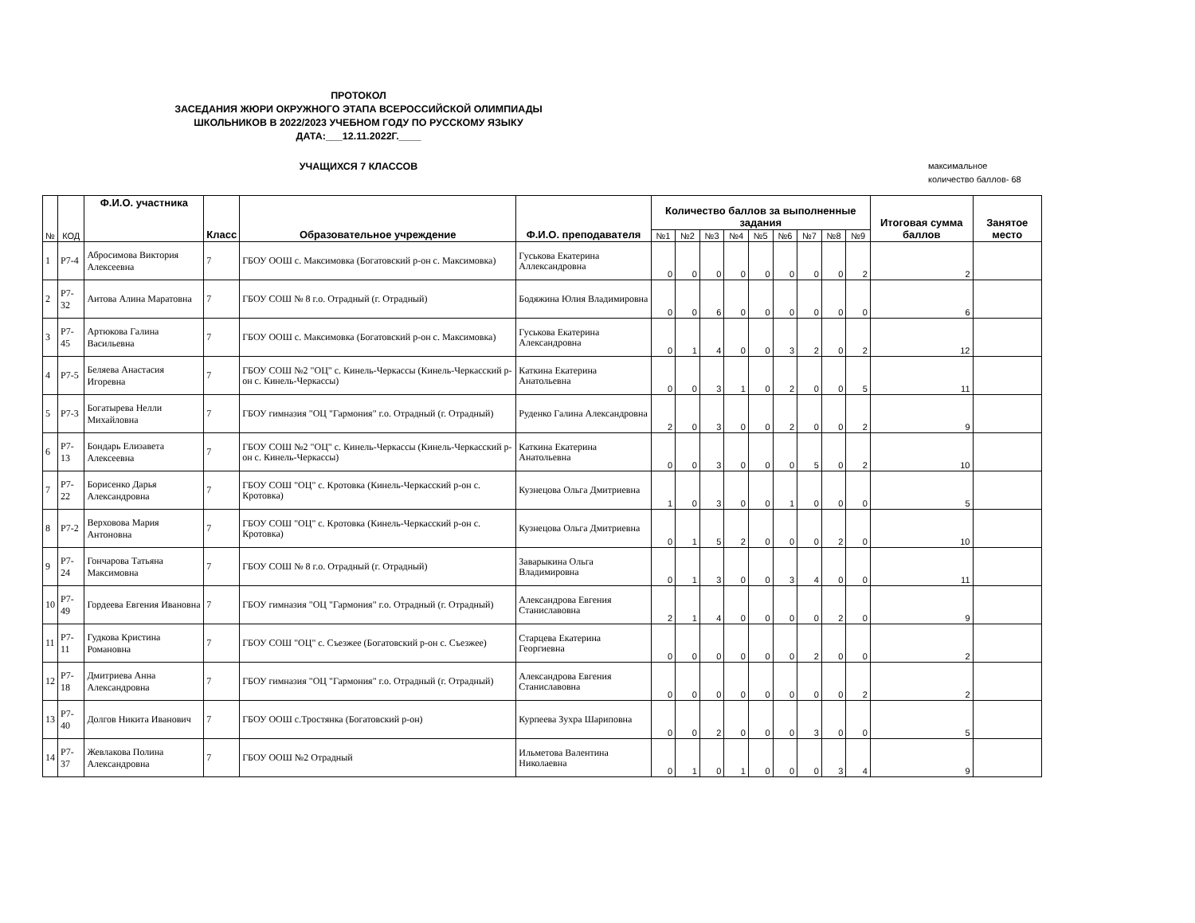ПРОТОКОЛ
ЗАСЕДАНИЯ ЖЮРИ ОКРУЖНОГО ЭТАПА ВСЕРОССИЙСКОЙ ОЛИМПИАДЫ
ШКОЛЬНИКОВ В 2022/2023 УЧЕБНОМ ГОДУ ПО РУССКОМУ ЯЗЫКУ
ДАТА:___12.11.2022Г.____
УЧАЩИХСЯ 7 КЛАССОВ
максимальное
количество баллов- 68
| № | КОД | Ф.И.О. участника | Класс | Образовательное учреждение | Ф.И.О. преподавателя | Количество баллов за выполненные задания | | | | | | | | | Итоговая сумма баллов | Занятое место |
| --- | --- | --- | --- | --- | --- | --- | --- | --- | --- | --- | --- | --- | --- | --- | --- | --- |
| | | | | | | №1 | №2 | №3 | №4 | №5 | №6 | №7 | №8 | №9 | | |
| 1 | Р7-4 | Абросимова Виктория Алексеевна | 7 | ГБОУ ООШ с. Максимовка (Богатовский р-он с. Максимовка) | Гуськова Екатерина Аллександровна | 0 | 0 | 0 | 0 | 0 | 0 | 0 | 0 | 2 | 2 | |
| 2 | Р7-32 | Аитова Алина Маратовна | 7 | ГБОУ СОШ № 8 г.о. Отрадный (г. Отрадный) | Бодяжина Юлия Владимировна | 0 | 0 | 6 | 0 | 0 | 0 | 0 | 0 | 0 | 6 | |
| 3 | Р7-45 | Артюкова Галина Васильевна | 7 | ГБОУ ООШ с. Максимовка (Богатовский р-он с. Максимовка) | Гуськова Екатерина Александровна | 0 | 1 | 4 | 0 | 0 | 3 | 2 | 0 | 2 | 12 | |
| 4 | Р7-5 | Беляева Анастасия Игоревна | 7 | ГБОУ СОШ №2 "ОЦ" с. Кинель-Черкассы (Кинель-Черкасский р-он с. Кинель-Черкассы) | Каткина Екатерина Анатольевна | 0 | 0 | 3 | 1 | 0 | 2 | 0 | 0 | 5 | 11 | |
| 5 | Р7-3 | Богатырева Нелли Михайловна | 7 | ГБОУ гимназия "ОЦ "Гармония" г.о. Отрадный (г. Отрадный) | Руденко Галина Александровна | 2 | 0 | 3 | 0 | 0 | 2 | 0 | 0 | 2 | 9 | |
| 6 | Р7-13 | Бондарь Елизавета Алексеевна | 7 | ГБОУ СОШ №2 "ОЦ" с. Кинель-Черкассы (Кинель-Черкасский р-он с. Кинель-Черкассы) | Каткина Екатерина Анатольевна | 0 | 0 | 3 | 0 | 0 | 0 | 5 | 0 | 2 | 10 | |
| 7 | Р7-22 | Борисенко Дарья Александровна | 7 | ГБОУ СОШ "ОЦ" с. Кротовка (Кинель-Черкасский р-он с. Кротовка) | Кузнецова Ольга Дмитриевна | 1 | 0 | 3 | 0 | 0 | 1 | 0 | 0 | 0 | 5 | |
| 8 | Р7-2 | Верховова Мария Антоновна | 7 | ГБОУ СОШ "ОЦ" с. Кротовка (Кинель-Черкасский р-он с. Кротовка) | Кузнецова Ольга Дмитриевна | 0 | 1 | 5 | 2 | 0 | 0 | 0 | 2 | 0 | 10 | |
| 9 | Р7-24 | Гончарова Татьяна Максимовна | 7 | ГБОУ СОШ № 8 г.о. Отрадный (г. Отрадный) | Заварыкина Ольга Владимировна | 0 | 1 | 3 | 0 | 0 | 3 | 4 | 0 | 0 | 11 | |
| 10 | Р7-49 | Гордеева Евгения Ивановна | 7 | ГБОУ гимназия "ОЦ "Гармония" г.о. Отрадный (г. Отрадный) | Александрова Евгения Станиславовна | 2 | 1 | 4 | 0 | 0 | 0 | 0 | 2 | 0 | 9 | |
| 11 | Р7-11 | Гудкова Кристина Романовна | 7 | ГБОУ СОШ "ОЦ" с. Съезжее (Богатовский р-он с. Съезжее) | Старцева Екатерина Георгиевна | 0 | 0 | 0 | 0 | 0 | 0 | 2 | 0 | 0 | 2 | |
| 12 | Р7-18 | Дмитриева Анна Александровна | 7 | ГБОУ гимназия "ОЦ "Гармония" г.о. Отрадный (г. Отрадный) | Александрова Евгения Станиславовна | 0 | 0 | 0 | 0 | 0 | 0 | 0 | 0 | 2 | 2 | |
| 13 | Р7-40 | Долгов Никита Иванович | 7 | ГБОУ ООШ с.Тростянка (Богатовский р-он) | Курпеева Зухра Шариповна | 0 | 0 | 2 | 0 | 0 | 0 | 3 | 0 | 0 | 5 | |
| 14 | Р7-37 | Жевлакова Полина Александровна | 7 | ГБОУ ООШ №2 Отрадный | Ильметова Валентина Николаевна | 0 | 1 | 0 | 1 | 0 | 0 | 0 | 3 | 4 | 9 | |